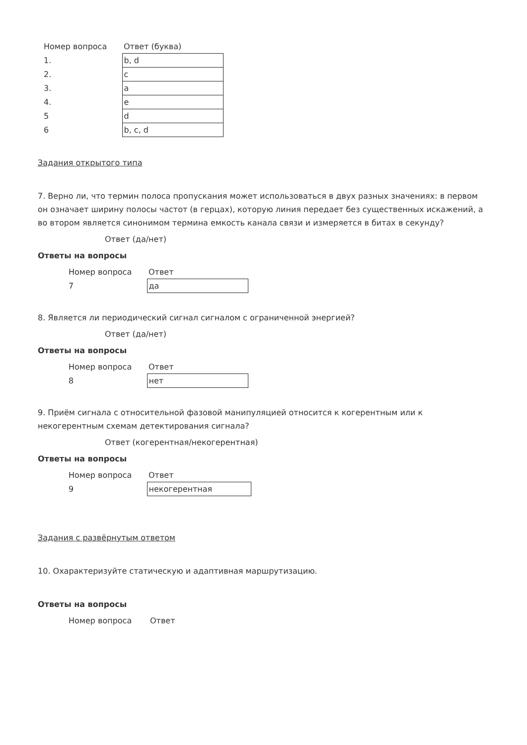| Номер вопроса | Ответ (буква) |
| --- | --- |
| 1. | b, d |
| 2. | c |
| 3. | a |
| 4. | e |
| 5 | d |
| 6 | b, c, d |
Задания открытого типа
7. Верно ли, что термин полоса пропускания может использоваться в двух разных значениях: в первом он означает ширину полосы частот (в герцах), которую линия передает без существенных искажений, а во втором является синонимом термина емкость канала связи и измеряется в битах в секунду?
Ответ (да/нет)
Ответы на вопросы
| Номер вопроса | Ответ |
| --- | --- |
| 7 | да |
8. Является ли периодический сигнал сигналом с ограниченной энергией?
Ответ (да/нет)
Ответы на вопросы
| Номер вопроса | Ответ |
| --- | --- |
| 8 | нет |
9. Приём сигнала с относительной фазовой манипуляцией относится к когерентным или к некогерентным схемам детектирования сигнала?
Ответ (когерентная/некогерентная)
Ответы на вопросы
| Номер вопроса | Ответ |
| --- | --- |
| 9 | некогерентная |
Задания с развёрнутым ответом
10. Охарактеризуйте статическую и адаптивная маршрутизацию.
Ответы на вопросы
| Номер вопроса | Ответ |
| --- | --- |